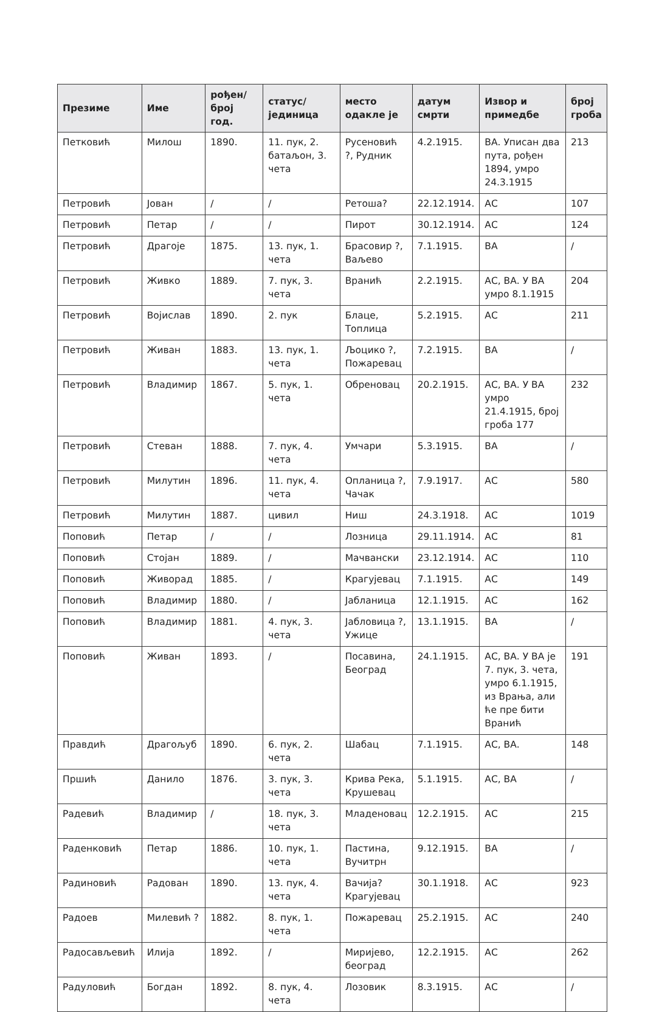| Презиме | Име | рођен/ број год. | статус/ јединица | место одакле је | датум смрти | Извор и примедбе | број гроба |
| --- | --- | --- | --- | --- | --- | --- | --- |
| Петковић | Милош | 1890. | 11. пук, 2. батаљон, 3. чета | Русеновић ?, Рудник | 4.2.1915. | ВА. Уписан два пута, рођен 1894, умро 24.3.1915 | 213 |
| Петровић | Јован | / | / | Ретоша? | 22.12.1914. | АС | 107 |
| Петровић | Петар | / | / | Пирот | 30.12.1914. | АС | 124 |
| Петровић | Драгоје | 1875. | 13. пук, 1. чета | Брасовир ?, Ваљево | 7.1.1915. | ВА | / |
| Петровић | Живко | 1889. | 7. пук, 3. чета | Вранић | 2.2.1915. | АС, ВА. У ВА умро 8.1.1915 | 204 |
| Петровић | Војислав | 1890. | 2. пук | Блаце, Топлица | 5.2.1915. | АС | 211 |
| Петровић | Живан | 1883. | 13. пук, 1. чета | Љоцико ?, Пожаревац | 7.2.1915. | ВА | / |
| Петровић | Владимир | 1867. | 5. пук, 1. чета | Обреновац | 20.2.1915. | АС, ВА. У ВА умро 21.4.1915, број гроба 177 | 232 |
| Петровић | Стеван | 1888. | 7. пук, 4. чета | Умчари | 5.3.1915. | ВА | / |
| Петровић | Милутин | 1896. | 11. пук, 4. чета | Опланица ?, Чачак | 7.9.1917. | АС | 580 |
| Петровић | Милутин | 1887. | цивил | Ниш | 24.3.1918. | АС | 1019 |
| Поповић | Петар | / | / | Лозница | 29.11.1914. | АС | 81 |
| Поповић | Стојан | 1889. | / | Мачвански | 23.12.1914. | АС | 110 |
| Поповић | Живорад | 1885. | / | Крагујевац | 7.1.1915. | АС | 149 |
| Поповић | Владимир | 1880. | / | Јабланица | 12.1.1915. | АС | 162 |
| Поповић | Владимир | 1881. | 4. пук, 3. чета | Јабловица ?, Ужице | 13.1.1915. | ВА | / |
| Поповић | Живан | 1893. | / | Посавина, Београд | 24.1.1915. | АС, ВА. У ВА је 7. пук, 3. чета, умро 6.1.1915, из Врања, али ће пре бити Вранић | 191 |
| Правдић | Драгољуб | 1890. | 6. пук, 2. чета | Шабац | 7.1.1915. | АС, ВА. | 148 |
| Пршић | Данило | 1876. | 3. пук, 3. чета | Крива Река, Крушевац | 5.1.1915. | АС, ВА | / |
| Радевић | Владимир | / | 18. пук, 3. чета | Младеновац | 12.2.1915. | АС | 215 |
| Раденковић | Петар | 1886. | 10. пук, 1. чета | Пастина, Вучитрн | 9.12.1915. | ВА | / |
| Радиновић | Радован | 1890. | 13. пук, 4. чета | Вачија? Крагујевац | 30.1.1918. | АС | 923 |
| Радоев | Милевић ? | 1882. | 8. пук, 1. чета | Пожаревац | 25.2.1915. | АС | 240 |
| Радосављевић | Илија | 1892. | / | Миријево, београд | 12.2.1915. | АС | 262 |
| Радуловић | Богдан | 1892. | 8. пук, 4. чета | Лозовик | 8.3.1915. | АС | / |